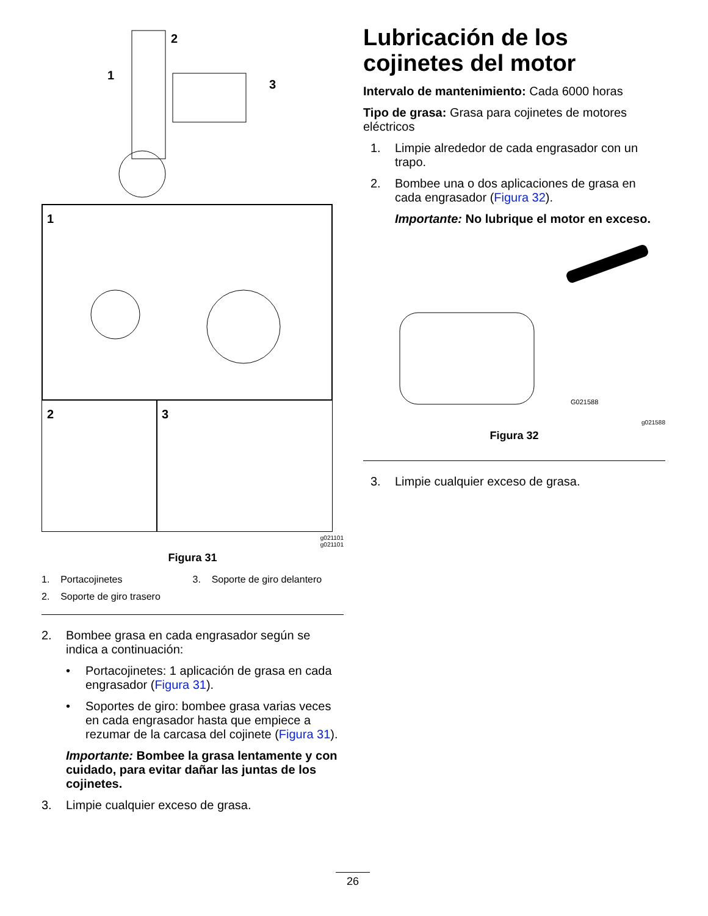1
2
3
1
2
3
g021101
g021101
Figura 31
1. Portacojinetes
3. Soporte de giro delantero
2. Soporte de giro trasero
2. Bombee grasa en cada engrasador según se indica a continuación:
• Portacojinetes: 1 aplicación de grasa en cada engrasador (Figura 31).
• Soportes de giro: bombee grasa varias veces en cada engrasador hasta que empiece a rezumar de la carcasa del cojinete (Figura 31).
Importante: Bombee la grasa lentamente y con cuidado, para evitar dañar las juntas de los cojinetes.
3. Limpie cualquier exceso de grasa.
Lubricación de los cojinetes del motor
Intervalo de mantenimiento: Cada 6000 horas
Tipo de grasa: Grasa para cojinetes de motores eléctricos
1. Limpie alrededor de cada engrasador con un trapo.
2. Bombee una o dos aplicaciones de grasa en cada engrasador (Figura 32).
Importante: No lubrique el motor en exceso.
G021588
g021588
Figura 32
3. Limpie cualquier exceso de grasa.
26